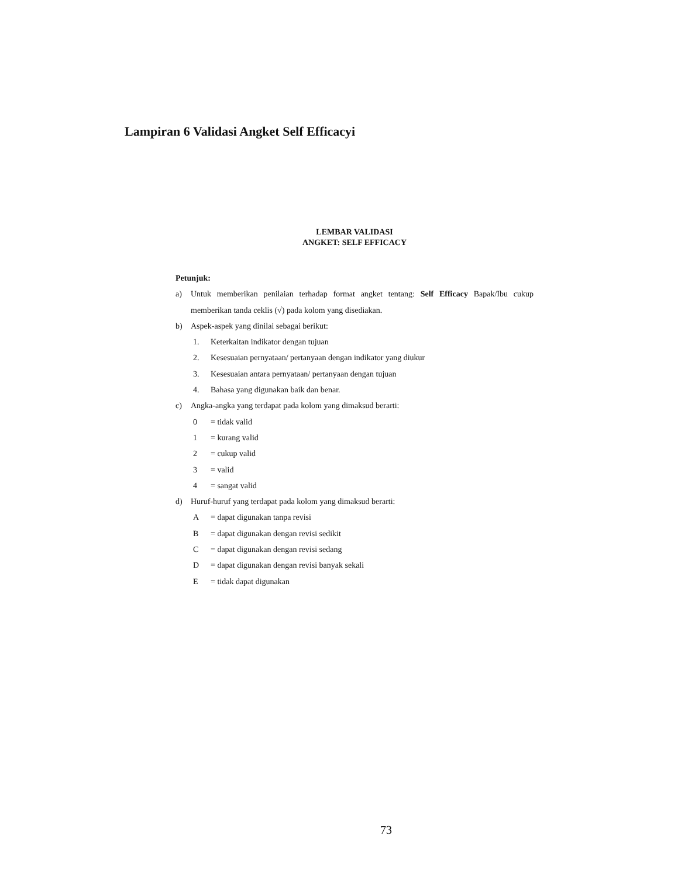Lampiran 6 Validasi Angket Self Efficacyi
LEMBAR VALIDASI
ANGKET: SELF EFFICACY
Petunjuk:
a) Untuk memberikan penilaian terhadap format angket tentang: Self Efficacy Bapak/Ibu cukup memberikan tanda ceklis (√) pada kolom yang disediakan.
b) Aspek-aspek yang dinilai sebagai berikut:
1. Keterkaitan indikator dengan tujuan
2. Kesesuaian pernyataan/ pertanyaan dengan indikator yang diukur
3. Kesesuaian antara pernyataan/ pertanyaan dengan tujuan
4. Bahasa yang digunakan baik dan benar.
c) Angka-angka yang terdapat pada kolom yang dimaksud berarti:
0 = tidak valid
1 = kurang valid
2 = cukup valid
3 = valid
4 = sangat valid
d) Huruf-huruf yang terdapat pada kolom yang dimaksud berarti:
A = dapat digunakan tanpa revisi
B = dapat digunakan dengan revisi sedikit
C = dapat digunakan dengan revisi sedang
D = dapat digunakan dengan revisi banyak sekali
E = tidak dapat digunakan
73